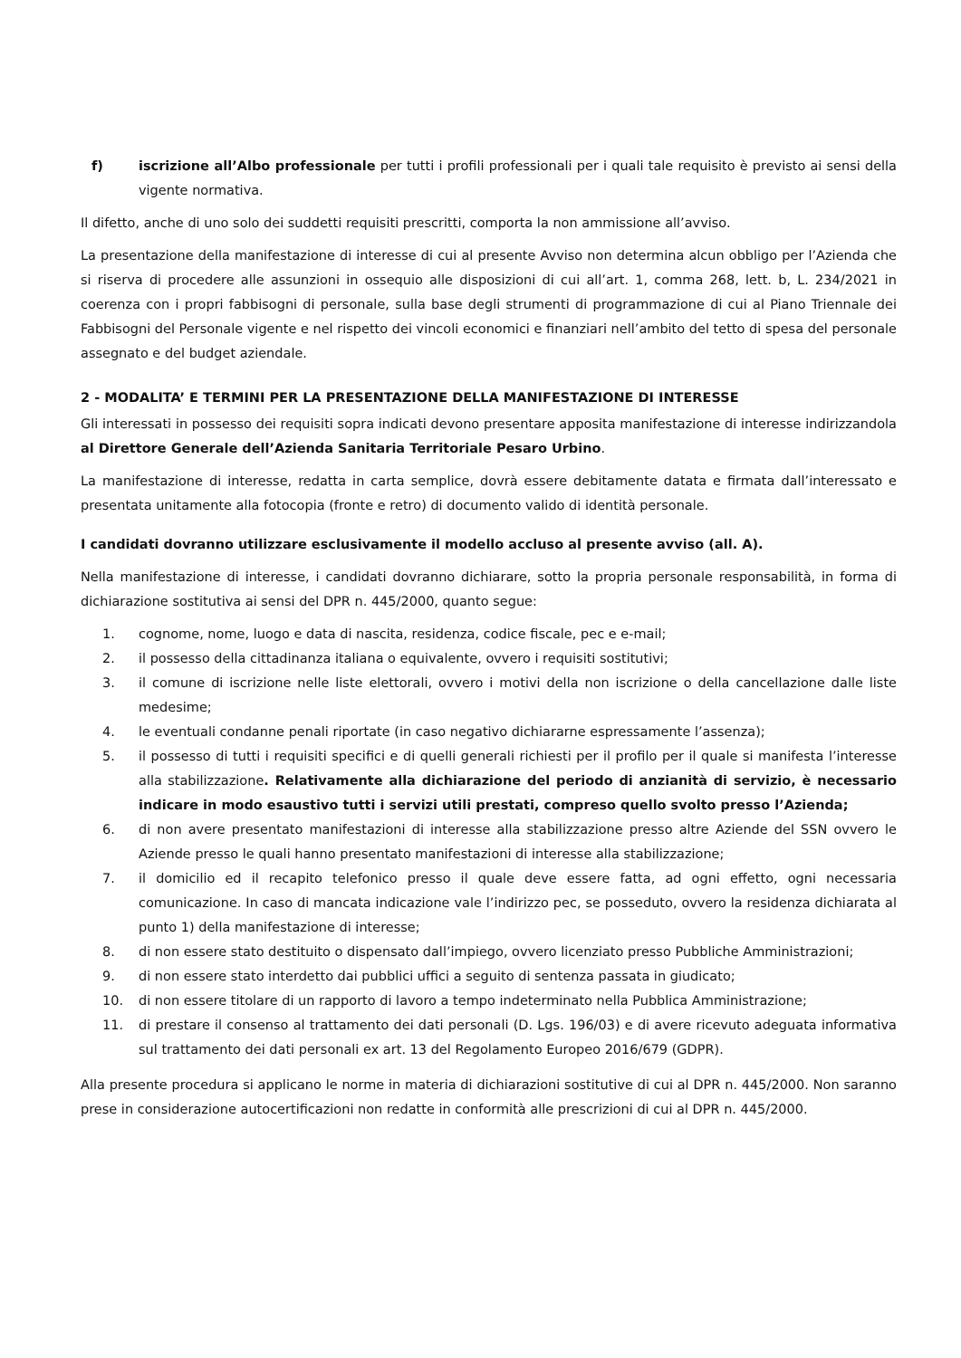f) iscrizione all’Albo professionale per tutti i profili professionali per i quali tale requisito è previsto ai sensi della vigente normativa.
Il difetto, anche di uno solo dei suddetti requisiti prescritti, comporta la non ammissione all’avviso.
La presentazione della manifestazione di interesse di cui al presente Avviso non determina alcun obbligo per l’Azienda che si riserva di procedere alle assunzioni in ossequio alle disposizioni di cui all’art. 1, comma 268, lett. b, L. 234/2021 in coerenza con i propri fabbisogni di personale, sulla base degli strumenti di programmazione di cui al Piano Triennale dei Fabbisogni del Personale vigente e nel rispetto dei vincoli economici e finanziari nell’ambito del tetto di spesa del personale assegnato e del budget aziendale.
2 - MODALITA’ E TERMINI PER LA PRESENTAZIONE DELLA MANIFESTAZIONE DI INTERESSE
Gli interessati in possesso dei requisiti sopra indicati devono presentare apposita manifestazione di interesse indirizzandola al Direttore Generale dell’Azienda Sanitaria Territoriale Pesaro Urbino.
La manifestazione di interesse, redatta in carta semplice, dovrà essere debitamente datata e firmata dall’interessato e presentata unitamente alla fotocopia (fronte e retro) di documento valido di identità personale.
I candidati dovranno utilizzare esclusivamente il modello accluso al presente avviso (all. A).
Nella manifestazione di interesse, i candidati dovranno dichiarare, sotto la propria personale responsabilità, in forma di dichiarazione sostitutiva ai sensi del DPR n. 445/2000, quanto segue:
1. cognome, nome, luogo e data di nascita, residenza, codice fiscale, pec e e-mail;
2. il possesso della cittadinanza italiana o equivalente, ovvero i requisiti sostitutivi;
3. il comune di iscrizione nelle liste elettorali, ovvero i motivi della non iscrizione o della cancellazione dalle liste medesime;
4. le eventuali condanne penali riportate (in caso negativo dichiararne espressamente l’assenza);
5. il possesso di tutti i requisiti specifici e di quelli generali richiesti per il profilo per il quale si manifesta l’interesse alla stabilizzazione. Relativamente alla dichiarazione del periodo di anzianità di servizio, è necessario indicare in modo esaustivo tutti i servizi utili prestati, compreso quello svolto presso l’Azienda;
6. di non avere presentato manifestazioni di interesse alla stabilizzazione presso altre Aziende del SSN ovvero le Aziende presso le quali hanno presentato manifestazioni di interesse alla stabilizzazione;
7. il domicilio ed il recapito telefonico presso il quale deve essere fatta, ad ogni effetto, ogni necessaria comunicazione. In caso di mancata indicazione vale l’indirizzo pec, se posseduto, ovvero la residenza dichiarata al punto 1) della manifestazione di interesse;
8. di non essere stato destituito o dispensato dall’impiego, ovvero licenziato presso Pubbliche Amministrazioni;
9. di non essere stato interdetto dai pubblici uffici a seguito di sentenza passata in giudicato;
10. di non essere titolare di un rapporto di lavoro a tempo indeterminato nella Pubblica Amministrazione;
11. di prestare il consenso al trattamento dei dati personali (D. Lgs. 196/03) e di avere ricevuto adeguata informativa sul trattamento dei dati personali ex art. 13 del Regolamento Europeo 2016/679 (GDPR).
Alla presente procedura si applicano le norme in materia di dichiarazioni sostitutive di cui al DPR n. 445/2000. Non saranno prese in considerazione autocertificazioni non redatte in conformità alle prescrizioni di cui al DPR n. 445/2000.